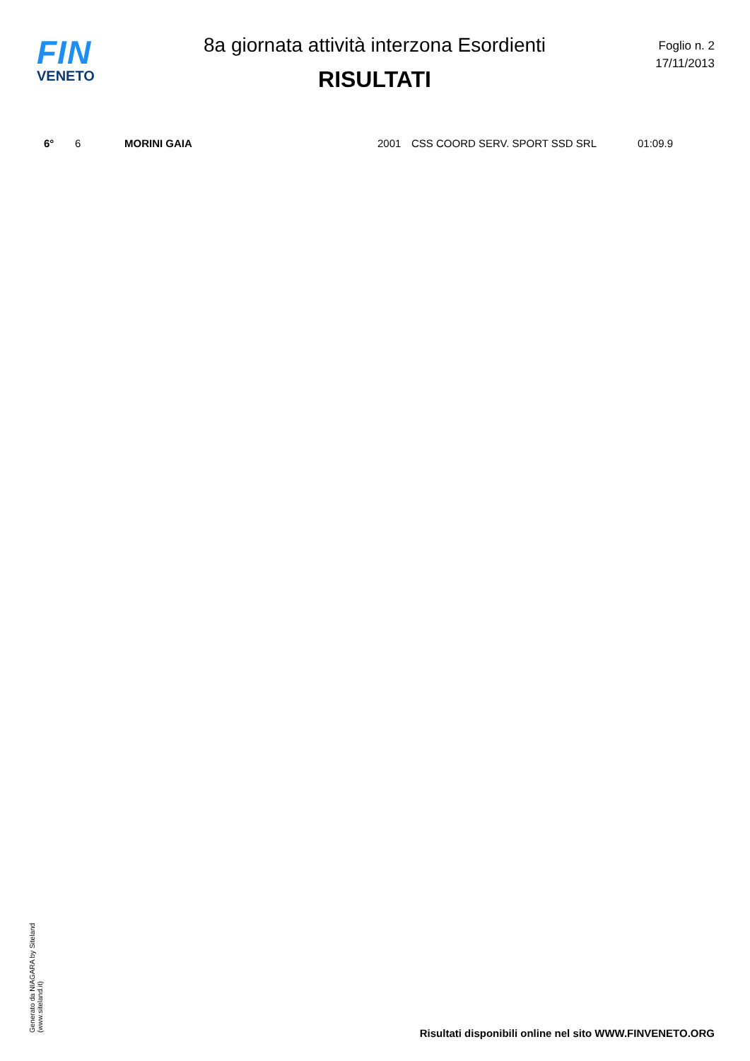FIN
VENETO
8a giornata attività interzona Esordienti
RISULTATI
Foglio n. 2
17/11/2013
| 6° | 6 | MORINI GAIA | 2001 | CSS COORD SERV. SPORT SSD SRL | 01:09.9 |
Generato da NIAGARA by Siteland (www.siteland.it)
Risultati disponibili online nel sito WWW.FINVENETO.ORG